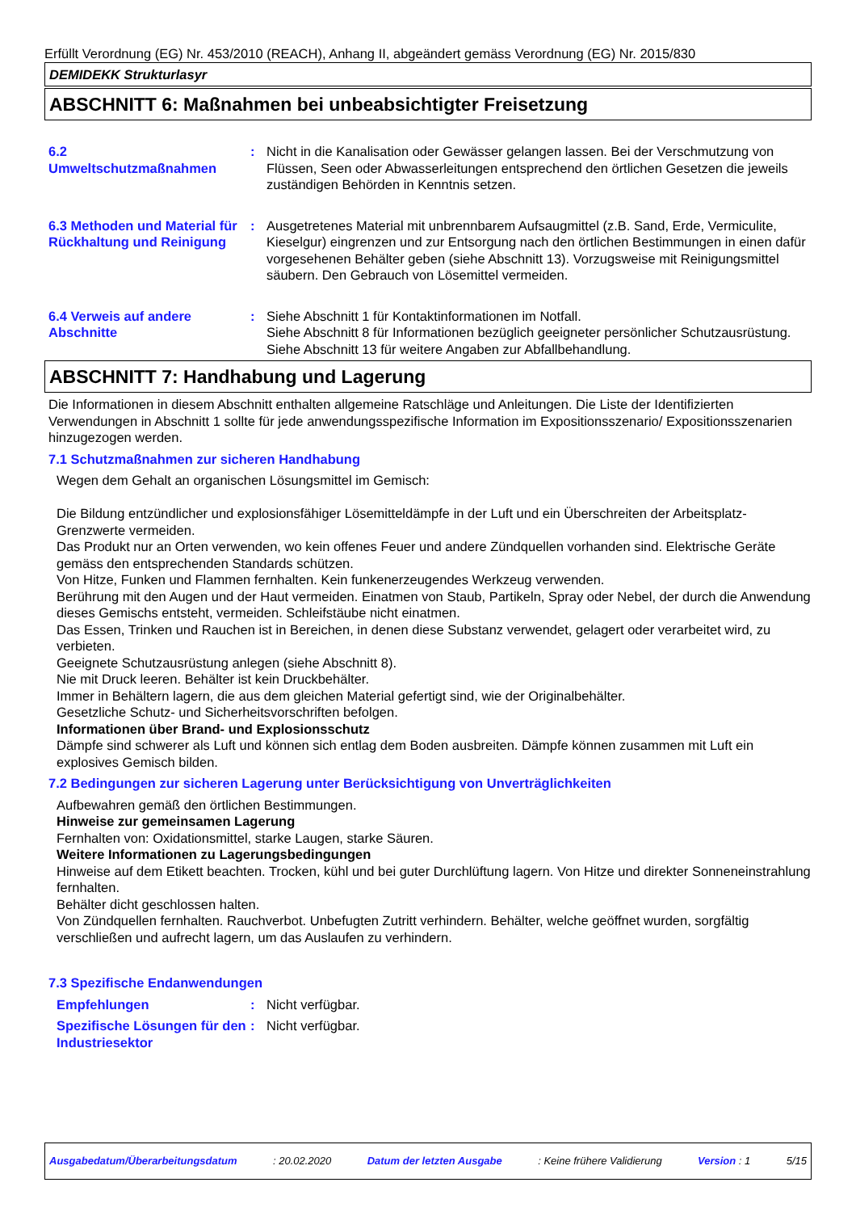Erfüllt Verordnung (EG) Nr. 453/2010 (REACH), Anhang II, abgeändert gemäss Verordnung (EG) Nr. 2015/830
DEMIDEKK Strukturlasyr
ABSCHNITT 6: Maßnahmen bei unbeabsichtigter Freisetzung
6.2
Umweltschutzmaßnahmen
: Nicht in die Kanalisation oder Gewässer gelangen lassen. Bei der Verschmutzung von Flüssen, Seen oder Abwasserleitungen entsprechend den örtlichen Gesetzen die jeweils zuständigen Behörden in Kenntnis setzen.
6.3 Methoden und Material für Rückhaltung und Reinigung
: Ausgetretenes Material mit unbrennbarem Aufsaugmittel (z.B. Sand, Erde, Vermiculite, Kieselgur) eingrenzen und zur Entsorgung nach den örtlichen Bestimmungen in einen dafür vorgesehenen Behälter geben (siehe Abschnitt 13). Vorzugsweise mit Reinigungsmittel säubern. Den Gebrauch von Lösemittel vermeiden.
6.4 Verweis auf andere Abschnitte
: Siehe Abschnitt 1 für Kontaktinformationen im Notfall.
Siehe Abschnitt 8 für Informationen bezüglich geeigneter persönlicher Schutzausrüstung.
Siehe Abschnitt 13 für weitere Angaben zur Abfallbehandlung.
ABSCHNITT 7: Handhabung und Lagerung
Die Informationen in diesem Abschnitt enthalten allgemeine Ratschläge und Anleitungen. Die Liste der Identifizierten Verwendungen in Abschnitt 1 sollte für jede anwendungsspezifische Information im Expositionsszenario/ Expositionsszenarien hinzugezogen werden.
7.1 Schutzmaßnahmen zur sicheren Handhabung
Wegen dem Gehalt an organischen Lösungsmittel im Gemisch:
Die Bildung entzündlicher und explosionsfähiger Lösemitteldämpfe in der Luft und ein Überschreiten der Arbeitsplatz-Grenzwerte vermeiden.
Das Produkt nur an Orten verwenden, wo kein offenes Feuer und andere Zündquellen vorhanden sind. Elektrische Geräte gemäss den entsprechenden Standards schützen.
Von Hitze, Funken und Flammen fernhalten. Kein funkenerzeugendes Werkzeug verwenden.
Berührung mit den Augen und der Haut vermeiden. Einatmen von Staub, Partikeln, Spray oder Nebel, der durch die Anwendung dieses Gemischs entsteht, vermeiden. Schleifstäube nicht einatmen.
Das Essen, Trinken und Rauchen ist in Bereichen, in denen diese Substanz verwendet, gelagert oder verarbeitet wird, zu verbieten.
Geeignete Schutzausrüstung anlegen (siehe Abschnitt 8).
Nie mit Druck leeren. Behälter ist kein Druckbehälter.
Immer in Behältern lagern, die aus dem gleichen Material gefertigt sind, wie der Originalbehälter.
Gesetzliche Schutz- und Sicherheitsvorschriften befolgen.
Informationen über Brand- und Explosionsschutz
Dämpfe sind schwerer als Luft und können sich entlag dem Boden ausbreiten. Dämpfe können zusammen mit Luft ein explosives Gemisch bilden.
7.2 Bedingungen zur sicheren Lagerung unter Berücksichtigung von Unverträglichkeiten
Aufbewahren gemäß den örtlichen Bestimmungen.
Hinweise zur gemeinsamen Lagerung
Fernhalten von: Oxidationsmittel, starke Laugen, starke Säuren.
Weitere Informationen zu Lagerungsbedingungen
Hinweise auf dem Etikett beachten. Trocken, kühl und bei guter Durchlüftung lagern. Von Hitze und direkter Sonneneinstrahlung fernhalten.
Behälter dicht geschlossen halten.
Von Zündquellen fernhalten. Rauchverbot. Unbefugten Zutritt verhindern. Behälter, welche geöffnet wurden, sorgfältig verschließen und aufrecht lagern, um das Auslaufen zu verhindern.
7.3 Spezifische Endanwendungen
Empfehlungen : Nicht verfügbar.
Spezifische Lösungen für den Industriesektor
: Nicht verfügbar.
Ausgabedatum/Überarbeitungsdatum: 20.02.2020 Datum der letzten Ausgabe: Keine frühere Validierung Version : 1 5/15